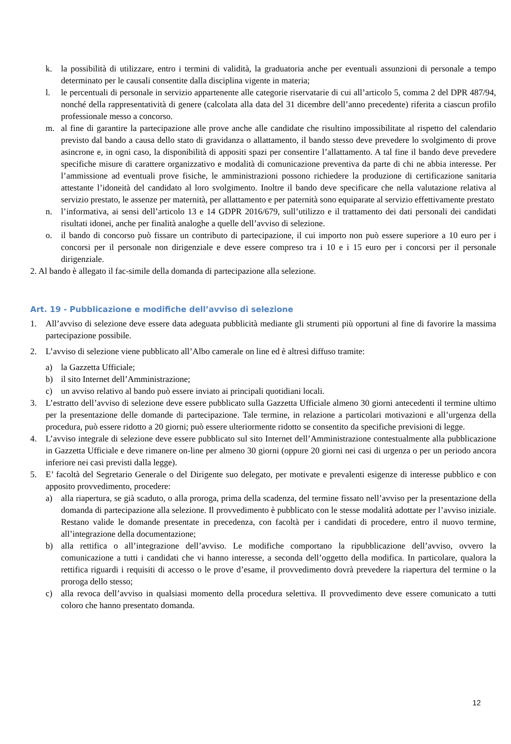k. la possibilità di utilizzare, entro i termini di validità, la graduatoria anche per eventuali assunzioni di personale a tempo determinato per le causali consentite dalla disciplina vigente in materia;
l. le percentuali di personale in servizio appartenente alle categorie riservatarie di cui all’articolo 5, comma 2 del DPR 487/94, nonché della rappresentatività di genere (calcolata alla data del 31 dicembre dell’anno precedente) riferita a ciascun profilo professionale messo a concorso.
m. al fine di garantire la partecipazione alle prove anche alle candidate che risultino impossibilitate al rispetto del calendario previsto dal bando a causa dello stato di gravidanza o allattamento, il bando stesso deve prevedere lo svolgimento di prove asincrone e, in ogni caso, la disponibilità di appositi spazi per consentire l’allattamento. A tal fine il bando deve prevedere specifiche misure di carattere organizzativo e modalità di comunicazione preventiva da parte di chi ne abbia interesse. Per l’ammissione ad eventuali prove fisiche, le amministrazioni possono richiedere la produzione di certificazione sanitaria attestante l’idoneità del candidato al loro svolgimento. Inoltre il bando deve specificare che nella valutazione relativa al servizio prestato, le assenze per maternità, per allattamento e per paternità sono equiparate al servizio effettivamente prestato
n. l’informativa, ai sensi dell’articolo 13 e 14 GDPR 2016/679, sull’utilizzo e il trattamento dei dati personali dei candidati risultati idonei, anche per finalità analoghe a quelle dell’avviso di selezione.
o. il bando di concorso può fissare un contributo di partecipazione, il cui importo non può essere superiore a 10 euro per i concorsi per il personale non dirigenziale e deve essere compreso tra i 10 e i 15 euro per i concorsi per il personale dirigenziale.
2. Al bando è allegato il fac-simile della domanda di partecipazione alla selezione.
Art. 19 - Pubblicazione e modifiche dell’avviso di selezione
1. All’avviso di selezione deve essere data adeguata pubblicità mediante gli strumenti più opportuni al fine di favorire la massima partecipazione possibile.
2. L’avviso di selezione viene pubblicato all’Albo camerale on line ed è altresì diffuso tramite:
a) la Gazzetta Ufficiale;
b) il sito Internet dell’Amministrazione;
c) un avviso relativo al bando può essere inviato ai principali quotidiani locali.
3. L’estratto dell’avviso di selezione deve essere pubblicato sulla Gazzetta Ufficiale almeno 30 giorni antecedenti il termine ultimo per la presentazione delle domande di partecipazione. Tale termine, in relazione a particolari motivazioni e all’urgenza della procedura, può essere ridotto a 20 giorni; può essere ulteriormente ridotto se consentito da specifiche previsioni di legge.
4. L’avviso integrale di selezione deve essere pubblicato sul sito Internet dell’Amministrazione contestualmente alla pubblicazione in Gazzetta Ufficiale e deve rimanere on-line per almeno 30 giorni (oppure 20 giorni nei casi di urgenza o per un periodo ancora inferiore nei casi previsti dalla legge).
5. E’ facoltà del Segretario Generale o del Dirigente suo delegato, per motivate e prevalenti esigenze di interesse pubblico e con apposito provvedimento, procedere:
a) alla riapertura, se già scaduto, o alla proroga, prima della scadenza, del termine fissato nell’avviso per la presentazione della domanda di partecipazione alla selezione. Il provvedimento è pubblicato con le stesse modalità adottate per l’avviso iniziale. Restano valide le domande presentate in precedenza, con facoltà per i candidati di procedere, entro il nuovo termine, all’integrazione della documentazione;
b) alla rettifica o all’integrazione dell’avviso. Le modifiche comportano la ripubblicazione dell’avviso, ovvero la comunicazione a tutti i candidati che vi hanno interesse, a seconda dell’oggetto della modifica. In particolare, qualora la rettifica riguardi i requisiti di accesso o le prove d’esame, il provvedimento dovrà prevedere la riapertura del termine o la proroga dello stesso;
c) alla revoca dell’avviso in qualsiasi momento della procedura selettiva. Il provvedimento deve essere comunicato a tutti coloro che hanno presentato domanda.
12